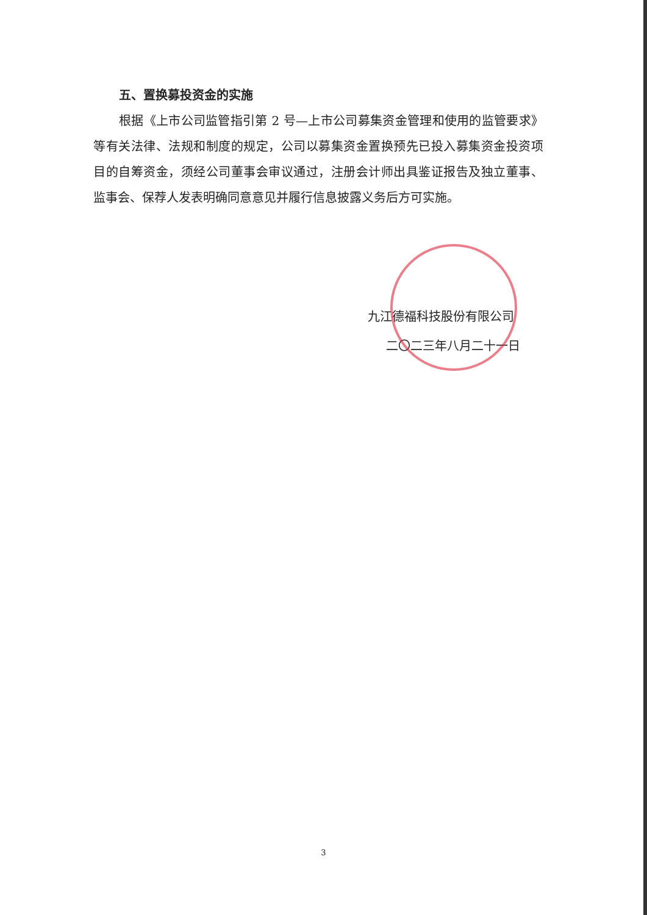五、置换募投资金的实施
根据《上市公司监管指引第 2 号—上市公司募集资金管理和使用的监管要求》等有关法律、法规和制度的规定，公司以募集资金置换预先已投入募集资金投资项目的自筹资金，须经公司董事会审议通过，注册会计师出具鉴证报告及独立董事、监事会、保荐人发表明确同意意见并履行信息披露义务后方可实施。
九江德福科技股份有限公司
二〇二三年八月二十一日
3